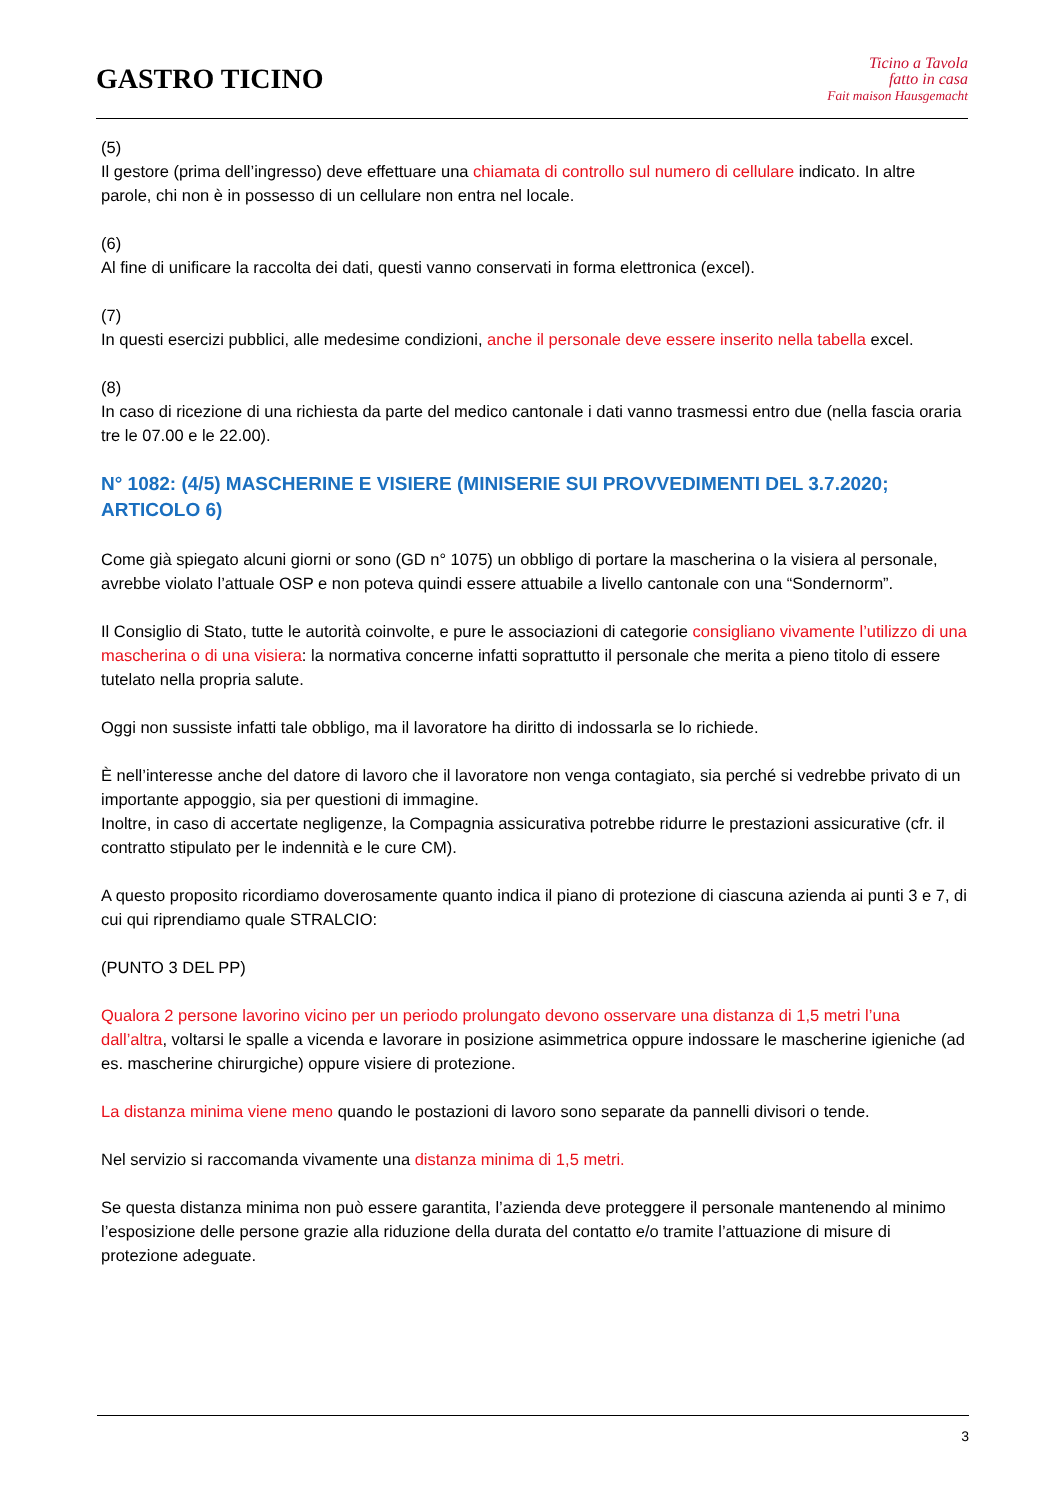GASTRO TICINO
Ticino a Tavola
fatto in casa
Fait maison Hausgemacht
(5)
Il gestore (prima dell’ingresso) deve effettuare una chiamata di controllo sul numero di cellulare indicato. In altre parole, chi non è in possesso di un cellulare non entra nel locale.
(6)
Al fine di unificare la raccolta dei dati, questi vanno conservati in forma elettronica (excel).
(7)
In questi esercizi pubblici, alle medesime condizioni, anche il personale deve essere inserito nella tabella excel.
(8)
In caso di ricezione di una richiesta da parte del medico cantonale i dati vanno trasmessi entro due (nella fascia oraria tre le 07.00 e le 22.00).
N° 1082: (4/5) MASCHERINE E VISIERE (MINISERIE SUI PROVVEDIMENTI DEL 3.7.2020; ARTICOLO 6)
Come già spiegato alcuni giorni or sono (GD n° 1075) un obbligo di portare la mascherina o la visiera al personale, avrebbe violato l’attuale OSP e non poteva quindi essere attuabile a livello cantonale con una “Sondernorm”.
Il Consiglio di Stato, tutte le autorità coinvolte, e pure le associazioni di categorie consigliano vivamente l’utilizzo di una mascherina o di una visiera: la normativa concerne infatti soprattutto il personale che merita a pieno titolo di essere tutelato nella propria salute.
Oggi non sussiste infatti tale obbligo, ma il lavoratore ha diritto di indossarla se lo richiede.
È nell’interesse anche del datore di lavoro che il lavoratore non venga contagiato, sia perché si vedrebbe privato di un importante appoggio, sia per questioni di immagine.
Inoltre, in caso di accertate negligenze, la Compagnia assicurativa potrebbe ridurre le prestazioni assicurative (cfr. il contratto stipulato per le indennità e le cure CM).
A questo proposito ricordiamo doverosamente quanto indica il piano di protezione di ciascuna azienda ai punti 3 e 7, di cui qui riprendiamo quale STRALCIO:
(PUNTO 3 DEL PP)
Qualora 2 persone lavorino vicino per un periodo prolungato devono osservare una distanza di 1,5 metri l’una dall’altra, voltarsi le spalle a vicenda e lavorare in posizione asimmetrica oppure indossare le mascherine igieniche (ad es. mascherine chirurgiche) oppure visiere di protezione.
La distanza minima viene meno quando le postazioni di lavoro sono separate da pannelli divisori o tende.
Nel servizio si raccomanda vivamente una distanza minima di 1,5 metri.
Se questa distanza minima non può essere garantita, l’azienda deve proteggere il personale mantenendo al minimo l’esposizione delle persone grazie alla riduzione della durata del contatto e/o tramite l’attuazione di misure di protezione adeguate.
3